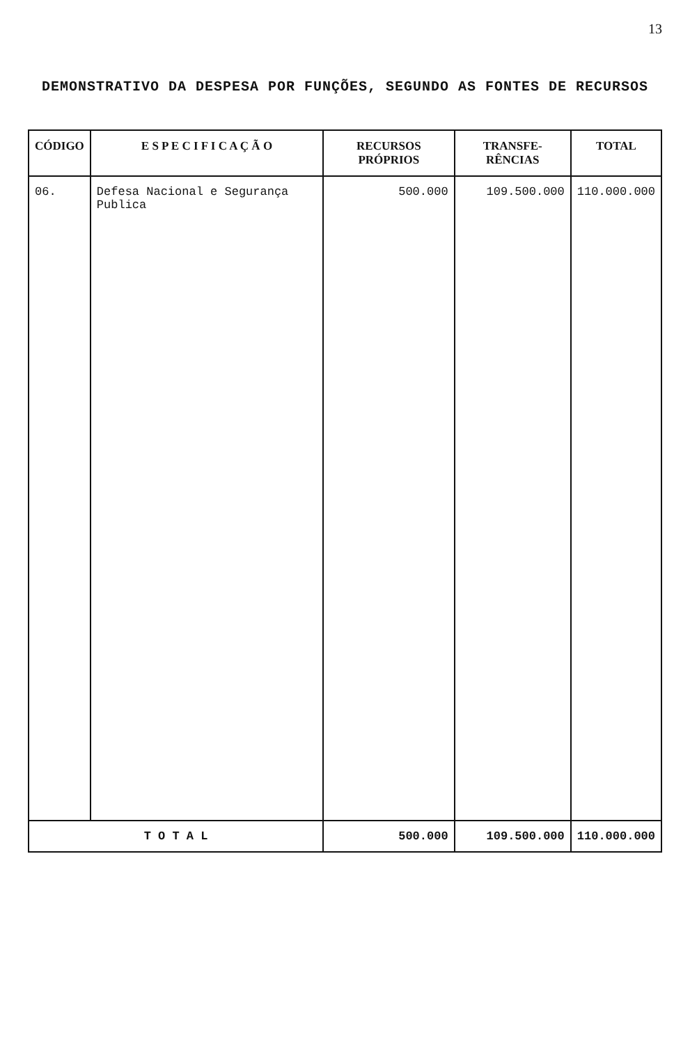13
DEMONSTRATIVO DA DESPESA POR FUNÇÕES, SEGUNDO AS FONTES DE RECURSOS
| CÓDIGO | E S P E C I F I C A Ç Ã O | RECURSOS PRÓPRIOS | TRANSFE­RÊNCIAS | TOTAL |
| --- | --- | --- | --- | --- |
| 06. | Defesa Nacional e Segurança Publica | 500.000 | 109.500.000 | 110.000.000 |
| T O T A L | | 500.000 | 109.500.000 | 110.000.000 |